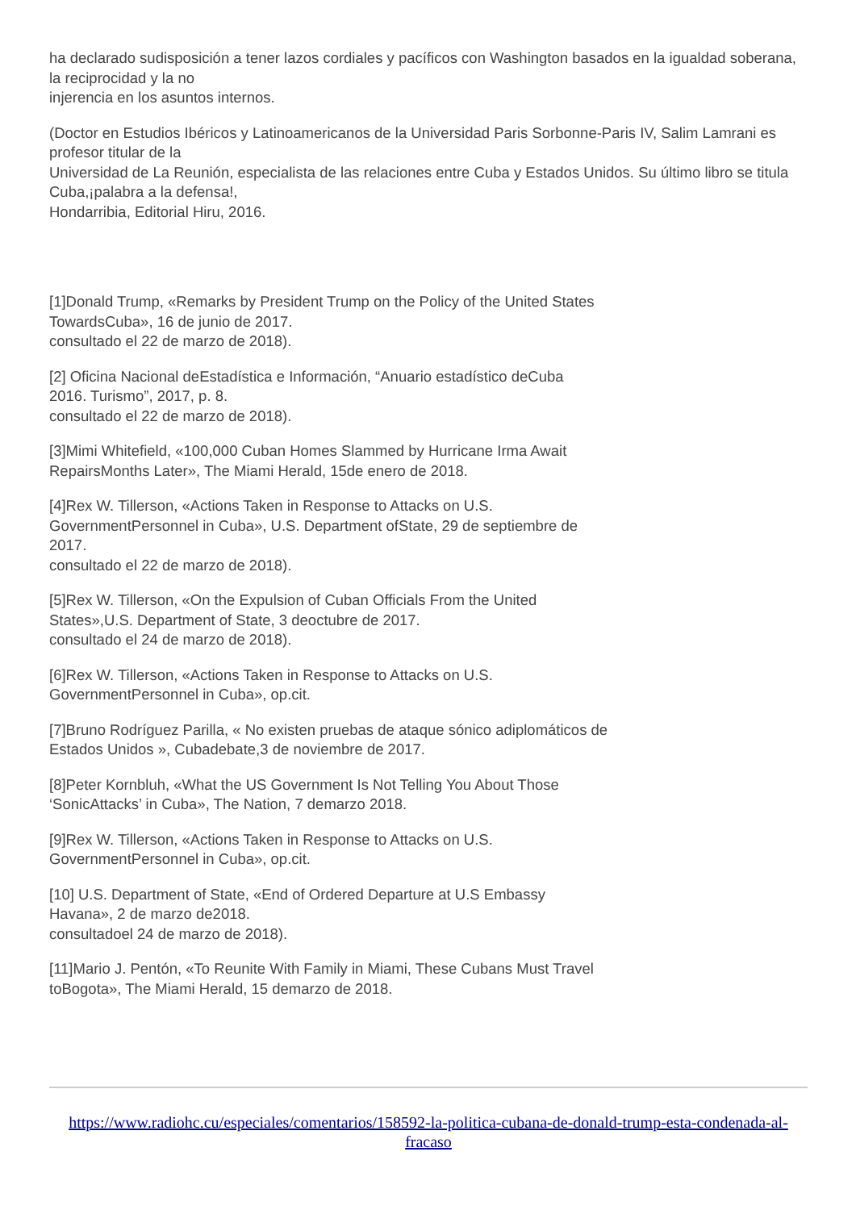ha declarado sudisposición a tener lazos cordiales y pacíficos con Washington basados en la igualdad soberana, la reciprocidad y la no
injerencia en los asuntos internos.
(Doctor en Estudios Ibéricos y Latinoamericanos de la Universidad Paris Sorbonne-Paris IV, Salim Lamrani es profesor titular de la
Universidad de La Reunión, especialista de las relaciones entre Cuba y Estados Unidos. Su último libro se titula Cuba,¡palabra a la defensa!,
Hondarribia, Editorial Hiru, 2016.
[1]Donald Trump, «Remarks by President Trump on the Policy of the United States TowardsCuba», 16 de junio de 2017.
consultado el 22 de marzo de 2018).
[2] Oficina Nacional deEstadística e Información, “Anuario estadístico deCuba 2016. Turismo”, 2017, p. 8.
consultado el 22 de marzo de 2018).
[3]Mimi Whitefield, «100,000 Cuban Homes Slammed by Hurricane Irma Await RepairsMonths Later», The Miami Herald, 15de enero de 2018.
[4]Rex W. Tillerson, «Actions Taken in Response to Attacks on U.S. GovernmentPersonnel in Cuba», U.S. Department ofState, 29 de septiembre de 2017.
consultado el 22 de marzo de 2018).
[5]Rex W. Tillerson, «On the Expulsion of Cuban Officials From the United States»,U.S. Department of State, 3 deoctubre de 2017.
consultado el 24 de marzo de 2018).
[6]Rex W. Tillerson, «Actions Taken in Response to Attacks on U.S. GovernmentPersonnel in Cuba», op.cit.
[7]Bruno Rodríguez Parilla, « No existen pruebas de ataque sónico adiplomáticos de Estados Unidos », Cubadebate,3 de noviembre de 2017.
[8]Peter Kornbluh, «What the US Government Is Not Telling You About Those ‘SonicAttacks’ in Cuba», The Nation, 7 demarzo 2018.
[9]Rex W. Tillerson, «Actions Taken in Response to Attacks on U.S. GovernmentPersonnel in Cuba», op.cit.
[10] U.S. Department of State, «End of Ordered Departure at U.S Embassy Havana», 2 de marzo de2018.
consultadoel 24 de marzo de 2018).
[11]Mario J. Pentón, «To Reunite With Family in Miami, These Cubans Must Travel toBogota», The Miami Herald, 15 demarzo de 2018.
https://www.radiohc.cu/especiales/comentarios/158592-la-politica-cubana-de-donald-trump-esta-condenada-al-fracaso